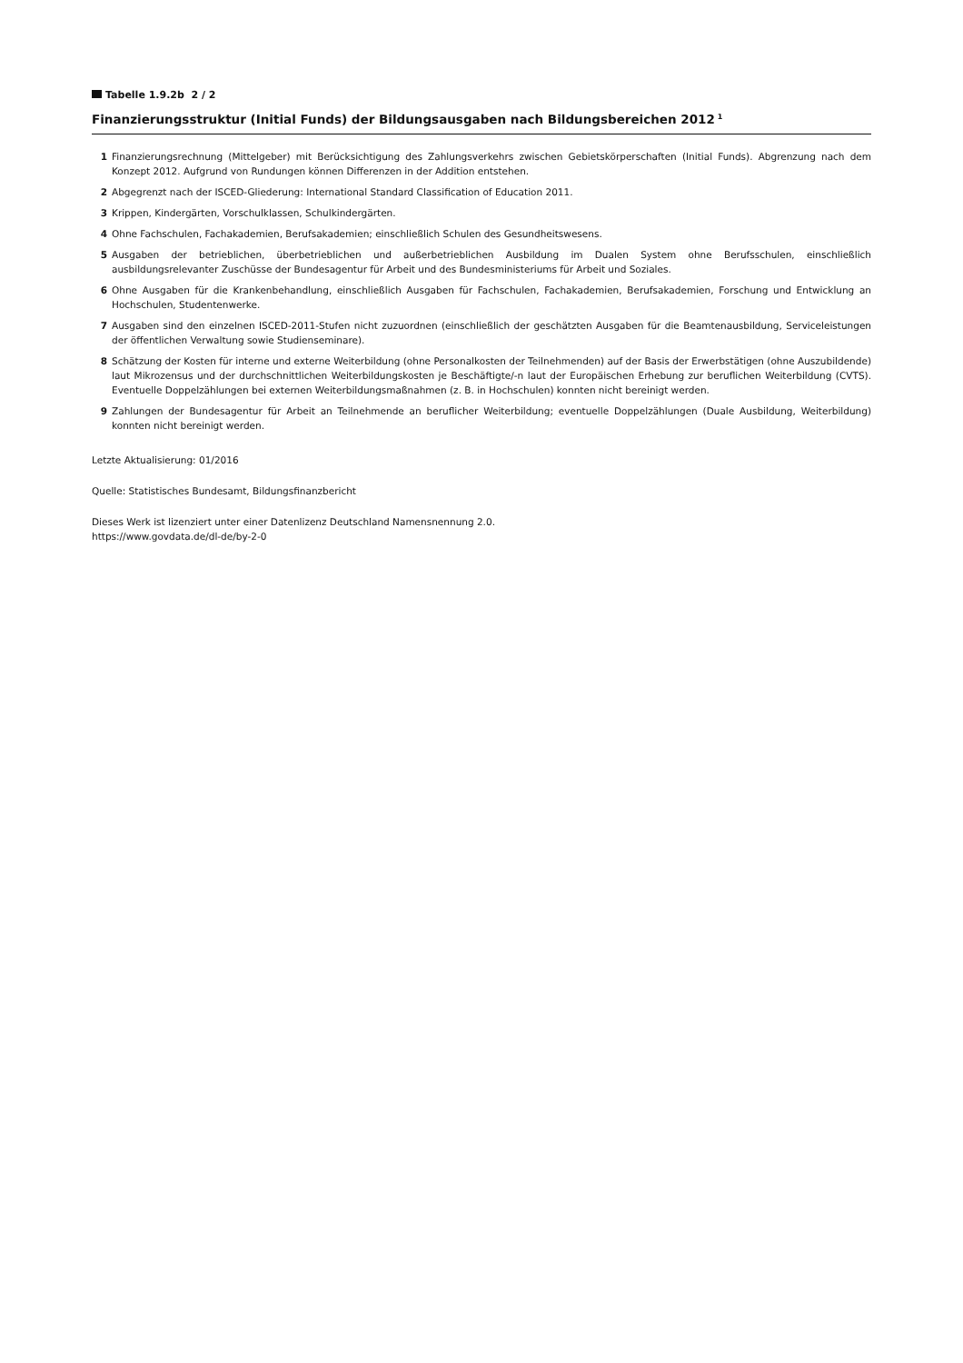Tabelle 1.9.2b 2 / 2
Finanzierungsstruktur (Initial Funds) der Bildungsausgaben nach Bildungsbereichen 2012<sup>1</sup>
1 Finanzierungsrechnung (Mittelgeber) mit Berücksichtigung des Zahlungsverkehrs zwischen Gebietskörperschaften (Initial Funds). Abgrenzung nach dem Konzept 2012. Aufgrund von Rundungen können Differenzen in der Addition entstehen.
2 Abgegrenzt nach der ISCED-Gliederung: International Standard Classification of Education 2011.
3 Krippen, Kindergärten, Vorschulklassen, Schulkindergärten.
4 Ohne Fachschulen, Fachakademien, Berufsakademien; einschließlich Schulen des Gesundheitswesens.
5 Ausgaben der betrieblichen, überbetrieblichen und außerbetrieblichen Ausbildung im Dualen System ohne Berufsschulen, einschließlich ausbildungsrelevanter Zuschüsse der Bundesagentur für Arbeit und des Bundesministeriums für Arbeit und Soziales.
6 Ohne Ausgaben für die Krankenbehandlung, einschließlich Ausgaben für Fachschulen, Fachakademien, Berufsakademien, Forschung und Entwicklung an Hochschulen, Studentenwerke.
7 Ausgaben sind den einzelnen ISCED-2011-Stufen nicht zuzuordnen (einschließlich der geschätzten Ausgaben für die Beamtenausbildung, Serviceleistungen der öffentlichen Verwaltung sowie Studienseminare).
8 Schätzung der Kosten für interne und externe Weiterbildung (ohne Personalkosten der Teilnehmenden) auf der Basis der Erwerbstätigen (ohne Auszubildende) laut Mikrozensus und der durchschnittlichen Weiterbildungskosten je Beschäftigte/-n laut der Europäischen Erhebung zur beruflichen Weiterbildung (CVTS). Eventuelle Doppelzählungen bei externen Weiterbildungsmaßnahmen (z. B. in Hochschulen) konnten nicht bereinigt werden.
9 Zahlungen der Bundesagentur für Arbeit an Teilnehmende an beruflicher Weiterbildung; eventuelle Doppelzählungen (Duale Ausbildung, Weiterbildung) konnten nicht bereinigt werden.
Letzte Aktualisierung: 01/2016
Quelle: Statistisches Bundesamt, Bildungsfinanzbericht
Dieses Werk ist lizenziert unter einer Datenlizenz Deutschland Namensnennung 2.0.
https://www.govdata.de/dl-de/by-2-0